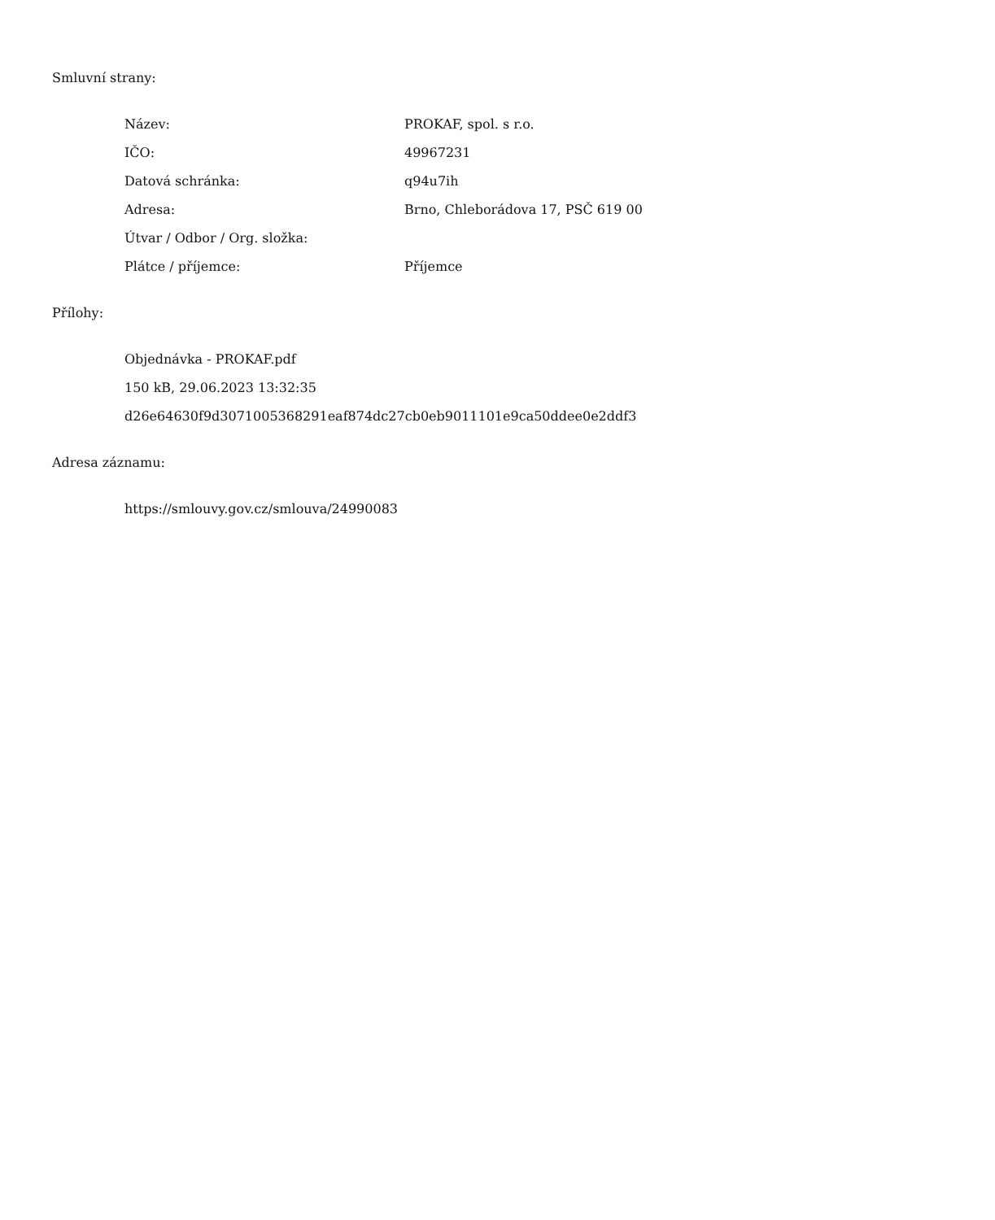Smluvní strany:
| Název: | PROKAF, spol. s r.o. |
| IČO: | 49967231 |
| Datová schránka: | q94u7ih |
| Adresa: | Brno, Chleborádova 17, PSČ 619 00 |
| Útvar / Odbor / Org. složka: | |
| Plátce / příjemce: | Příjemce |
Přílohy:
Objednávka - PROKAF.pdf
150 kB, 29.06.2023 13:32:35
d26e64630f9d3071005368291eaf874dc27cb0eb9011101e9ca50ddee0e2ddf3
Adresa záznamu:
https://smlouvy.gov.cz/smlouva/24990083